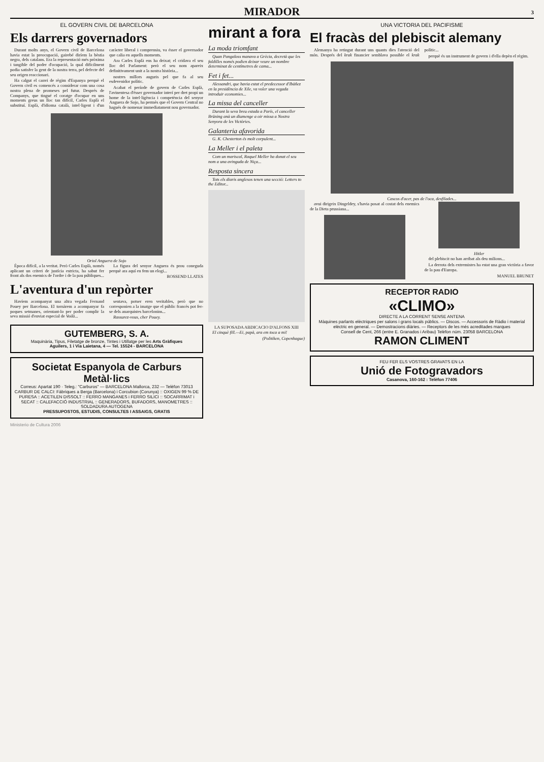MIRADOR 3
EL GOVERN CIVIL DE BARCELONA
Els darrers governadors
Durant molts anys, el Govern civil de Barcelona havia estat la preocupació, gairebé diríem la bèstia negra, dels catalans. Era la representació més pròxima i tangible del poder d'ocupació, la qual difícilment podia satisfer la gent de la nostra terra, pel defecte del seu origen reaccionari.
Ha calgut el canvi de règim d'Espanya perquè el Govern civil es comencés a considerar com una cosa nostra plena de promeses pel futur. Després de Companys, que tingué el coratge d'ocupar en uns moments greus un lloc tan difícil, Carles Esplà el substituí. Esplà, d'idioma català, intel·ligent i d'un caràcter liberal i comprensiu, va ésser el governador que calia en aquells moments.
Ara Carles Esplà ens ha deixat; el cridava el seu lloc del Parlament: però el seu nom apareix definitivament unit a la nostra història...
nostres millors auguris pel que fa al seu esdevenidor polític.
Acabat el període de govern de Carles Esplà, l'avinentesa d'ésser governador interí per dret propi un home de la intel·ligència i competència del senyor Anguera de Sojo, ha permès que el Govern Central no hagués de nomenar immediatament nou governador.
Oriol Anguera de Sojo
Època difícil, a la veritat. Però Carles Esplà, només aplicant un criteri de justícia estricta, ha sabut fer front als dos enemics de l'ordre i de la pau públiques...
La figura del senyor Anguera és prou coneguda perquè ara aquí en fem un elogi...
ROSSEND LLATES
L'aventura d'un repòrter
Havíem acompanyat una altra vegada Fernand Pouey per Barcelona. El tornàrem a acompanyar fa poques setmanes, orientant-lo per poder complir la seva missió d'enviat especial de Voilà...
sentava, potser eren veritables, però que no corresponien a la imatge que el públic francès pot fer-se dels anarquistes barcelonins...
Rassurez-vous, cher Pouey.
GUTEMBERG, S. A.
Maquinària, Tipus, Filetatge de bronze, Tintes i Utillatge per les Arts Gràfiques
Aguilers, 1 i Via Laietana, 4 — Tel. 15524 - BARCELONA
Societat Espanyola de Carburs Metàl·lics
Correus: Apartat 190 · Teleg.: "Carburos" — BARCELONA Mallorca, 232 — Telèfon 73013
CARBUR DE CALCI: Fàbriques a Berga (Barcelona) i Corcubion (Corunya) :: OXIGEN 99 % DE PURESA :: ACETILEN DISSOLT :: FERRO MANGANES i FERRO SILICI :: SOCARRIMAT i SECAT :: CALEFACCIÓ INDUSTRIAL :: GENERADORS, BUFADORS, MANOMETRES :: SOLDADURA AUTOGENA
PRESSUPOSTOS, ESTUDIS, CONSULTES I ASSAIGS, GRATIS
mirant a fora
La moda triomfant
Quan Pangaloss manava a Grècia, decretà que les faldilles només podien deixar veure un nombre determinat de centímetres de cama...
Fet i fet...
Alessandri, que havia estat el predecessor d'Ibàñez en la presidència de Xile, va voler una vegada introduir economies...
La missa del canceller
Durant la seva breu estada a París, el canceller Brüning anà un diumenge a oir missa a Nostra Senyora de les Victòries.
Galanteria afavorida
G. K. Chesterton és molt corpulent...
La Meller i el paleta
Com un mariscal, Raquel Meller ha donat el seu nom a una avinguda de Niça...
Resposta sincera
Tots els diaris anglesos tenen una secció: Letters to the Editor...
LA SUPOSADA ABDICACIO D'ALFONS XIII
El cinquè fill.—Ei, papà, ara em toca a mi!
(Politiken, Copenhague)
UNA VICTORIA DEL PACIFISME
El fracàs del plebiscit alemany
Alemanya ha retingut durant uns quants dies l'atenció del món. Després del krak financier semblava possible el krak polític...
perquè és un instrument de govern i d'ella depèn el règim.
Cascos d'acer, pas de l'oca, desfilades...
avui dirigeix Dingeldey, s'havia posat al costat dels enemics de la Dieta prussiana...
Hitler
del plebiscit no han arribat als deu milions...
La derrota dels extremistes ha estat una gran victòria a favor de la pau d'Europa.
MANUEL BRUNET
RECEPTOR RADIO
«CLIMO»
DIRECTE A LA CORRENT SENSE ANTENA
Màquines parlants elèctriques per salons i grans locals públics. — Discos. — Accessoris de Ràdio i material elèctric en general. — Demostracions diàries. — Receptors de les més acreditades marques
Consell de Cent, 266 (entre E. Granados i Aribau) Telèfon núm. 23058 BARCELONA
RAMON CLIMENT
FEU FER ELS VOSTRES GRAVATS EN LA
Unió de Fotogravadors
Casanova, 160-162 : Telèfon 77406
Ministerio de Cultura 2006